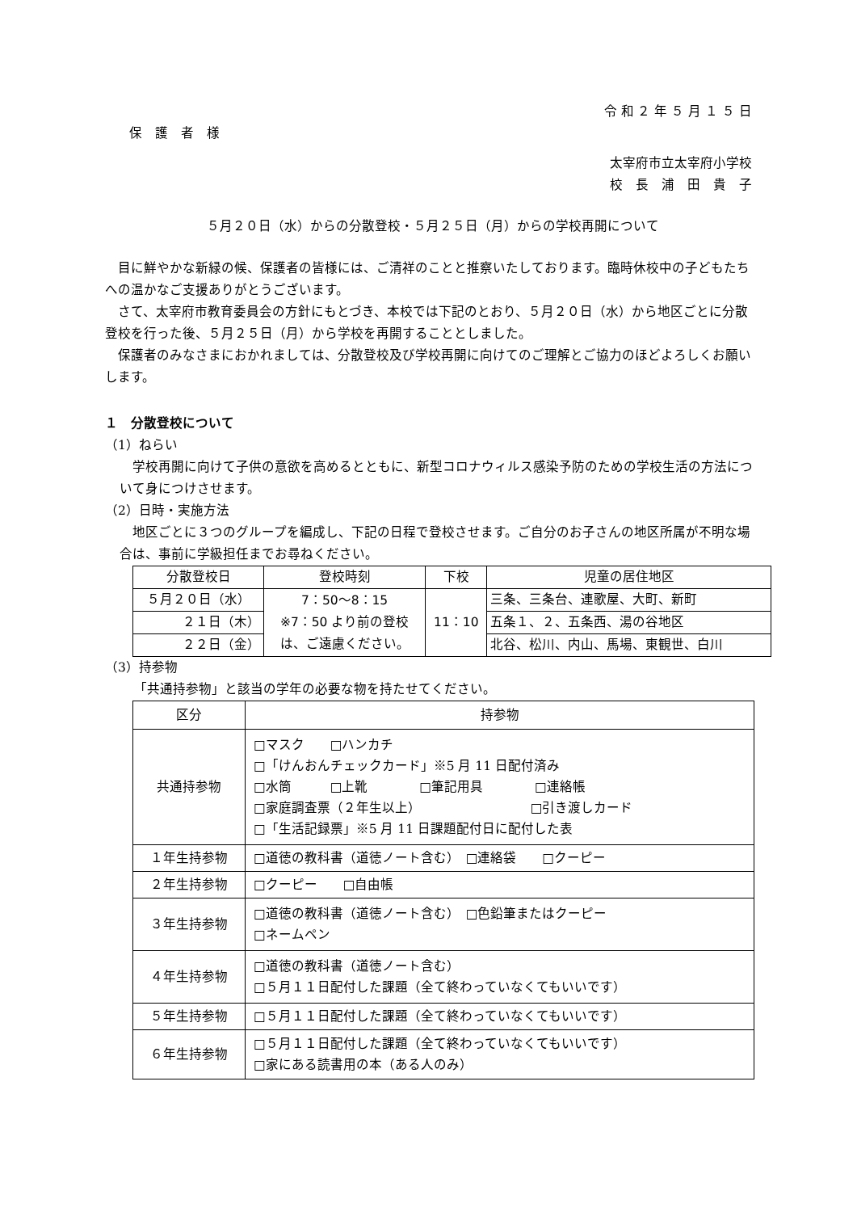令 和 ２ 年 ５ 月 １ ５ 日
保　護　者　様
太宰府市立太宰府小学校
校　長　浦　田　貴　子
５月２０日（水）からの分散登校・５月２５日（月）からの学校再開について
目に鮮やかな新緑の候、保護者の皆様には、ご清祥のことと推察いたしております。臨時休校中の子どもたちへの温かなご支援ありがとうございます。
さて、太宰府市教育委員会の方針にもとづき、本校では下記のとおり、５月２０日（水）から地区ごとに分散登校を行った後、５月２５日（月）から学校を再開することとしました。
保護者のみなさまにおかれましては、分散登校及び学校再開に向けてのご理解とご協力のほどよろしくお願いします。
１　分散登校について
（1）ねらい
学校再開に向けて子供の意欲を高めるとともに、新型コロナウィルス感染予防のための学校生活の方法について身につけさせます。
（2）日時・実施方法
地区ごとに３つのグループを編成し、下記の日程で登校させます。ご自分のお子さんの地区所属が不明な場合は、事前に学級担任までお尋ねください。
| 分散登校日 | 登校時刻 | 下校 | 児童の居住地区 |
| ５月２０日（水） | 7：50〜8：15 ※7：50 より前の登校 は、ご遠慮ください。 | 11：10 | 三条、三条台、連歌屋、大町、新町 |
| ２１日（木） | | | 五条１、２、五条西、湯の谷地区 |
| ２２日（金） | | | 北谷、松川、内山、馬場、東観世、白川 |
（3）持参物
「共通持参物」と該当の学年の必要な物を持たせてください。
| 区分 | 持参物 |
| 共通持参物 | □マスク □ハンカチ □「けんおんチェックカード」※5 月 11 日配付済み □水筒 □上靴 □筆記用具 □連絡帳 □家庭調査票（２年生以上） □引き渡しカード □「生活記録票」※5 月 11 日課題配付日に配付した表 |
| １年生持参物 | □道徳の教科書（道徳ノート含む） □連絡袋 □クーピー |
| ２年生持参物 | □クーピー □自由帳 |
| ３年生持参物 | □道徳の教科書（道徳ノート含む） □色鉛筆またはクーピー □ネームペン |
| ４年生持参物 | □道徳の教科書（道徳ノート含む） □５月１１日配付した課題（全て終わっていなくてもいいです） |
| ５年生持参物 | □５月１１日配付した課題（全て終わっていなくてもいいです） |
| ６年生持参物 | □５月１１日配付した課題（全て終わっていなくてもいいです） □家にある読書用の本（ある人のみ） |